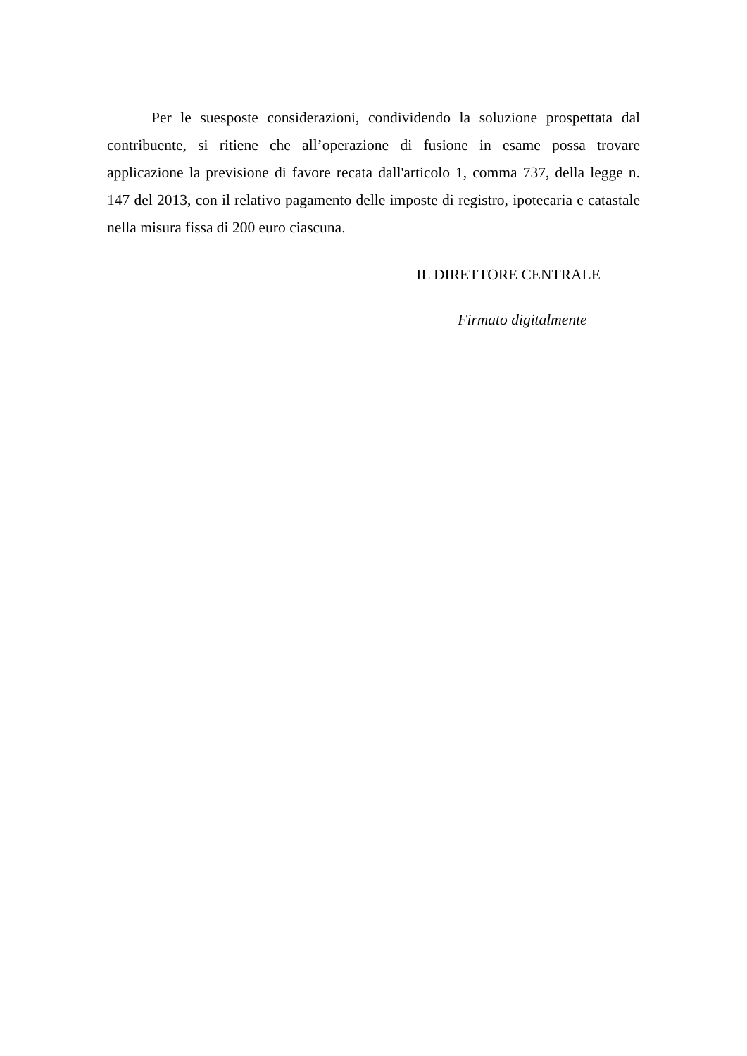Per le suesposte considerazioni, condividendo la soluzione prospettata dal contribuente, si ritiene che all’operazione di fusione in esame possa trovare applicazione la previsione di favore recata dall'articolo 1, comma 737, della legge n. 147 del 2013, con il relativo pagamento delle imposte di registro, ipotecaria e catastale nella misura fissa di 200 euro ciascuna.
IL DIRETTORE CENTRALE
Firmato digitalmente